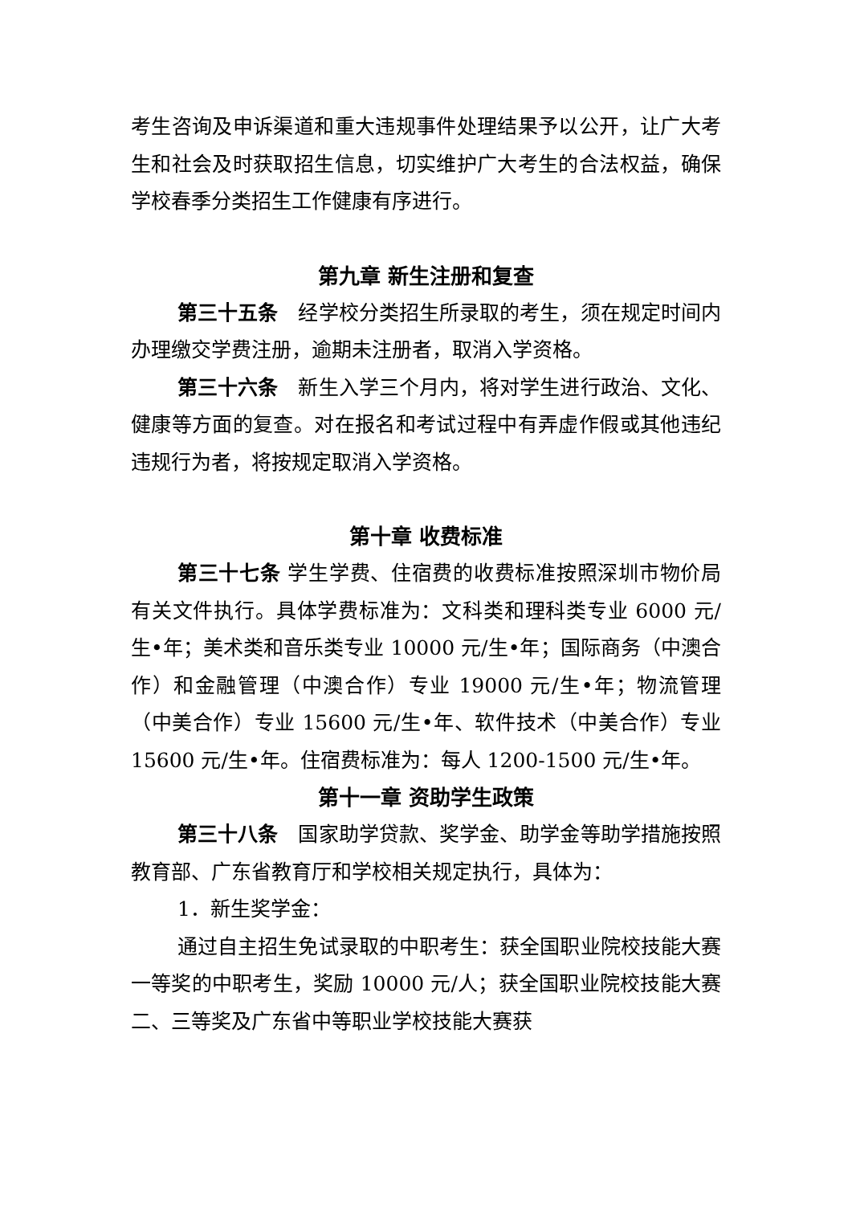考生咨询及申诉渠道和重大违规事件处理结果予以公开，让广大考生和社会及时获取招生信息，切实维护广大考生的合法权益，确保学校春季分类招生工作健康有序进行。
第九章 新生注册和复查
第三十五条　经学校分类招生所录取的考生，须在规定时间内办理缴交学费注册，逾期未注册者，取消入学资格。
第三十六条　新生入学三个月内，将对学生进行政治、文化、健康等方面的复查。对在报名和考试过程中有弄虚作假或其他违纪违规行为者，将按规定取消入学资格。
第十章 收费标准
第三十七条 学生学费、住宿费的收费标准按照深圳市物价局有关文件执行。具体学费标准为：文科类和理科类专业 6000 元/生•年；美术类和音乐类专业 10000 元/生•年；国际商务（中澳合作）和金融管理（中澳合作）专业 19000 元/生•年；物流管理（中美合作）专业 15600 元/生•年、软件技术（中美合作）专业 15600 元/生•年。住宿费标准为：每人 1200-1500 元/生•年。
第十一章 资助学生政策
第三十八条　国家助学贷款、奖学金、助学金等助学措施按照教育部、广东省教育厅和学校相关规定执行，具体为：
1．新生奖学金：
通过自主招生免试录取的中职考生：获全国职业院校技能大赛一等奖的中职考生，奖励 10000 元/人；获全国职业院校技能大赛二、三等奖及广东省中等职业学校技能大赛获